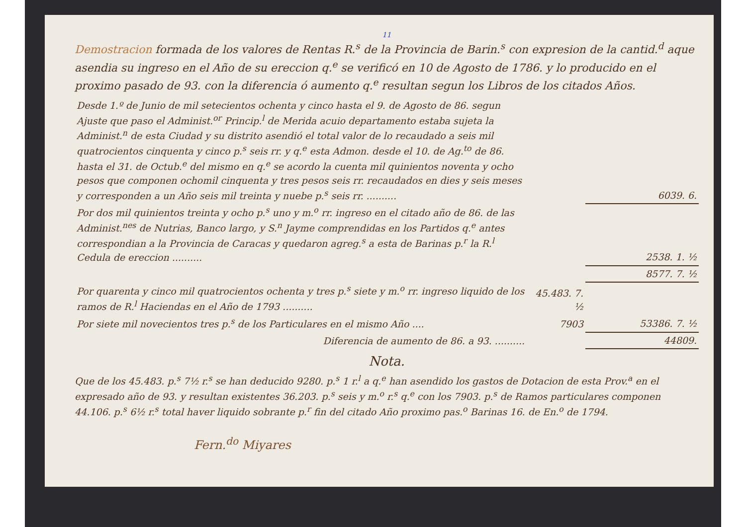11
Demostracion formada de los valores de Rentas R.<sup>s</sup> de la Provincia de Barin.<sup>s</sup> con expresion de la cantid.<sup>d</sup> aque asendia su ingreso en el Año de su ereccion q.<sup>e</sup> se verificó en 10 de Agosto de 1786. y lo producido en el proximo pasado de 93. con la diferencia ó aumento q.<sup>e</sup> resultan segun los Libros de los citados Años.
| Desde 1.º de Junio de mil setecientos ochenta y cinco hasta el 9. de Agosto de 86. segun Ajuste que paso el Administ.<sup>or</sup> Princip.<sup>l</sup> de Merida acuio departamento estaba sujeta la Administ.<sup>n</sup> de esta Ciudad y su distrito asendió el total valor de lo recaudado a seis mil quatrocientos cinquenta y cinco p.<sup>s</sup> seis rr. y q.<sup>e</sup> esta Admon. desde el 10. de Ag.<sup>to</sup> de 86. hasta el 31. de Octub.<sup>e</sup> del mismo en q.<sup>e</sup> se acordo la cuenta mil quinientos noventa y ocho pesos que componen ochomil cinquenta y tres pesos seis rr. recaudados en dies y seis meses y corresponden a un Año seis mil treinta y nuebe p.<sup>s</sup> seis rr. .......... | | 6039. 6. |
| Por dos mil quinientos treinta y ocho p.<sup>s</sup> uno y m.<sup>o</sup> rr. ingreso en el citado año de 86. de las Administ.<sup>nes</sup> de Nutrias, Banco largo, y S.<sup>n</sup> Jayme comprendidas en los Partidos q.<sup>e</sup> antes correspondian a la Provincia de Caracas y quedaron agreg.<sup>s</sup> a esta de Barinas p.<sup>r</sup> la R.<sup>l</sup> Cedula de ereccion .......... | | 2538. 1. ½ |
| | | 8577. 7. ½ |
| Por quarenta y cinco mil quatrocientos ochenta y tres p.<sup>s</sup> siete y m.<sup>o</sup> rr. ingreso liquido de los ramos de R.<sup>l</sup> Haciendas en el Año de 1793 .......... | 45.483. 7. ½ | 53386. 7. ½ |
| Por siete mil novecientos tres p.<sup>s</sup> de los Particulares en el mismo Año .... | 7903 | |
| Diferencia de aumento de 86. a 93. .......... | | 44809. |
Nota.
Que de los 45.483. p.<sup>s</sup> 7½ r.<sup>s</sup> se han deducido 9280. p.<sup>s</sup> 1 r.<sup>l</sup> a q.<sup>e</sup> han asendido los gastos de Dotacion de esta Prov.<sup>a</sup> en el expresado año de 93. y resultan existentes 36.203. p.<sup>s</sup> seis y m.<sup>o</sup> r.<sup>s</sup> q.<sup>e</sup> con los 7903. p.<sup>s</sup> de Ramos particulares componen 44.106. p.<sup>s</sup> 6½ r.<sup>s</sup> total haver liquido sobrante p.<sup>r</sup> fin del citado Año proximo pas.<sup>o</sup> Barinas 16. de En.<sup>o</sup> de 1794.
Fern.<sup>do</sup> Miyares